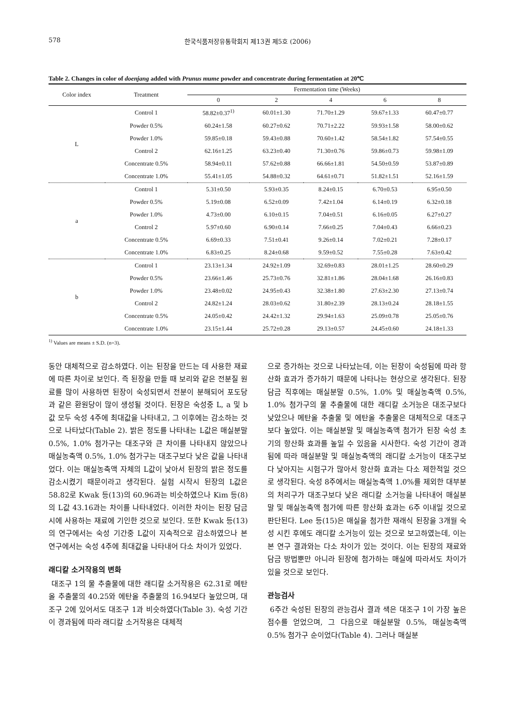578 한국식품저장유통학회지 제13권 제5호 (2006)
Table 2. Changes in color of doenjang added with Prunus mume powder and concentrate during fermentation at 20℃
| Color index | Treatment | Fermentation time (Weeks) | | | | |
| --- | --- | --- | --- | --- | --- | --- |
| | | 0 | 2 | 4 | 6 | 8 |
| L | Control 1 | 58.82±0.37<sup>1)</sup> | 60.01±1.30 | 71.70±1.29 | 59.67±1.33 | 60.47±0.77 |
| | Powder 0.5% | 60.24±1.58 | 60.27±0.62 | 70.71±2.22 | 59.93±1.58 | 58.00±0.62 |
| | Powder 1.0% | 59.85±0.18 | 59.43±0.88 | 70.60±1.42 | 58.54±1.82 | 57.54±0.55 |
| | Control 2 | 62.16±1.25 | 63.23±0.40 | 71.30±0.76 | 59.86±0.73 | 59.98±1.09 |
| | Concentrate 0.5% | 58.94±0.11 | 57.62±0.88 | 66.66±1.81 | 54.50±0.59 | 53.87±0.89 |
| | Concentrate 1.0% | 55.41±1.05 | 54.88±0.32 | 64.61±0.71 | 51.82±1.51 | 52.16±1.59 |
| a | Control 1 | 5.31±0.50 | 5.93±0.35 | 8.24±0.15 | 6.70±0.53 | 6.95±0.50 |
| | Powder 0.5% | 5.19±0.08 | 6.52±0.09 | 7.42±1.04 | 6.14±0.19 | 6.32±0.18 |
| | Powder 1.0% | 4.73±0.00 | 6.10±0.15 | 7.04±0.51 | 6.16±0.05 | 6.27±0.27 |
| | Control 2 | 5.97±0.60 | 6.90±0.14 | 7.66±0.25 | 7.04±0.43 | 6.66±0.23 |
| | Concentrate 0.5% | 6.69±0.33 | 7.51±0.41 | 9.26±0.14 | 7.02±0.21 | 7.28±0.17 |
| | Concentrate 1.0% | 6.83±0.25 | 8.24±0.68 | 9.59±0.52 | 7.55±0.28 | 7.63±0.42 |
| b | Control 1 | 23.13±1.34 | 24.92±1.09 | 32.69±0.83 | 28.01±1.25 | 28.60±0.29 |
| | Powder 0.5% | 23.66±1.46 | 25.73±0.76 | 32.81±1.86 | 28.04±1.68 | 26.16±0.83 |
| | Powder 1.0% | 23.48±0.02 | 24.95±0.43 | 32.38±1.80 | 27.63±2.30 | 27.13±0.74 |
| | Control 2 | 24.82±1.24 | 28.03±0.62 | 31.80±2.39 | 28.13±0.24 | 28.18±1.55 |
| | Concentrate 0.5% | 24.05±0.42 | 24.42±1.32 | 29.94±1.63 | 25.09±0.78 | 25.05±0.76 |
| | Concentrate 1.0% | 23.15±1.44 | 25.72±0.28 | 29.13±0.57 | 24.45±0.60 | 24.18±1.33 |
<sup>1)</sup> Values are means ± S.D. (n=3).
동안 대체적으로 감소하였다. 이는 된장을 만드는 데 사용한 재료에 따른 차이로 보인다. 즉 된장을 만들 때 보리와 같은 전분질 원료를 많이 사용하면 된장이 숙성되면서 전분이 분해되어 포도당과 같은 환원당이 많이 생성될 것이다. 된장은 숙성중 L, a 및 b값 모두 숙성 4주에 최대값을 나타내고, 그 이후에는 감소하는 것으로 나타났다(Table 2). 밝은 정도를 나타내는 L값은 매실분말 0.5%, 1.0% 첨가구는 대조구와 큰 차이를 나타내지 않았으나 매실농축액 0.5%, 1.0% 첨가구는 대조구보다 낮은 값을 나타내었다. 이는 매실농축액 자체의 L값이 낮아서 된장의 밝은 정도를 감소시켰기 때문이라고 생각된다. 실험 시작시 된장의 L값은 58.82로 Kwak 등(13)의 60.96과는 비슷하였으나 Kim 등(8)의 L값 43.16과는 차이를 나타내었다. 이러한 차이는 된장 담금시에 사용하는 재료에 기인한 것으로 보인다. 또한 Kwak 등(13)의 연구에서는 숙성 기간중 L값이 지속적으로 감소하였으나 본 연구에서는 숙성 4주에 최대값을 나타내어 다소 차이가 있었다.
래디칼 소거작용의 변화
대조구 1의 물 추출물에 대한 래디칼 소거작용은 62.31로 메탄올 추출물의 40.25와 에탄올 추출물의 16.94보다 높았으며, 대조구 2에 있어서도 대조구 1과 비슷하였다(Table 3). 숙성 기간이 경과됨에 따라 래디칼 소거작용은 대체적
으로 증가하는 것으로 나타났는데, 이는 된장이 숙성됨에 따라 항산화 효과가 증가하기 때문에 나타나는 현상으로 생각된다. 된장 담금 직후에는 매실분말 0.5%, 1.0% 및 매실농축액 0.5%, 1.0% 첨가구의 물 추출물에 대한 래디칼 소거능은 대조구보다 낮았으나 메탄올 추출물 및 에탄올 추출물은 대체적으로 대조구보다 높았다. 이는 매실분말 및 매실농축액 첨가가 된장 숙성 초기의 항산화 효과를 높일 수 있음을 시사한다. 숙성 기간이 경과됨에 따라 매실분말 및 매실농축액의 래디칼 소거능이 대조구보다 낮아지는 시험구가 많아서 항산화 효과는 다소 제한적일 것으로 생각된다. 숙성 8주에서는 매실농축액 1.0%를 제외한 대부분의 처리구가 대조구보다 낮은 래디칼 소거능을 나타내어 매실분말 및 매실농축액 첨가에 따른 항산화 효과는 6주 이내일 것으로 판단된다. Lee 등(15)은 매실을 첨가한 재래식 된장을 3개월 숙성 시킨 후에도 래디칼 소거능이 있는 것으로 보고하였는데, 이는 본 연구 결과와는 다소 차이가 있는 것이다. 이는 된장의 재료와 담금 방법뿐만 아니라 된장에 첨가하는 매실에 따라서도 차이가 있을 것으로 보인다.
관능검사
6주간 숙성된 된장의 관능검사 결과 색은 대조구 1이 가장 높은 점수를 얻었으며, 그 다음으로 매실분말 0.5%, 매실농축액 0.5% 첨가구 순이었다(Table 4). 그러나 매실분